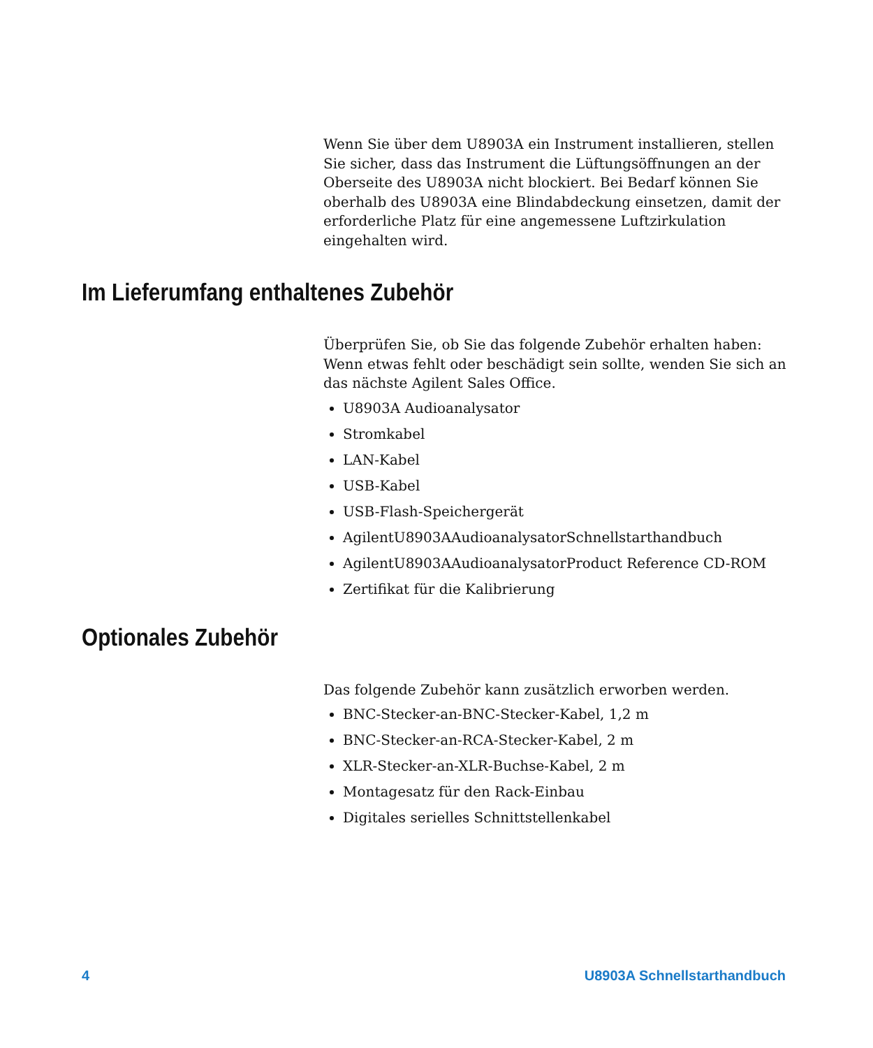Wenn Sie über dem U8903A ein Instrument installieren, stellen Sie sicher, dass das Instrument die Lüftungsöffnungen an der Oberseite des U8903A nicht blockiert. Bei Bedarf können Sie oberhalb des U8903A eine Blindabdeckung einsetzen, damit der erforderliche Platz für eine angemessene Luftzirkulation eingehalten wird.
Im Lieferumfang enthaltenes Zubehör
Überprüfen Sie, ob Sie das folgende Zubehör erhalten haben: Wenn etwas fehlt oder beschädigt sein sollte, wenden Sie sich an das nächste Agilent Sales Office.
U8903A Audioanalysator
Stromkabel
LAN-Kabel
USB-Kabel
USB-Flash-Speichergerät
AgilentU8903AAudioanalysatorSchnellstarthandbuch
AgilentU8903AAudioanalysatorProduct Reference CD-ROM
Zertifikat für die Kalibrierung
Optionales Zubehör
Das folgende Zubehör kann zusätzlich erworben werden.
BNC-Stecker-an-BNC-Stecker-Kabel, 1,2 m
BNC-Stecker-an-RCA-Stecker-Kabel, 2 m
XLR-Stecker-an-XLR-Buchse-Kabel, 2 m
Montagesatz für den Rack-Einbau
Digitales serielles Schnittstellenkabel
4 U8903A Schnellstarthandbuch